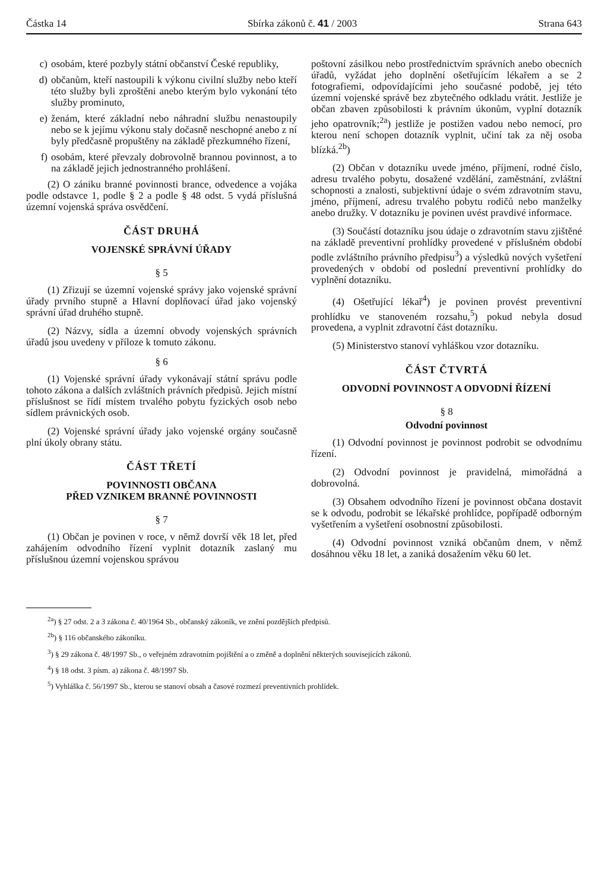Částka 14 Sbírka zákonů č. 41 / 2003 Strana 643
c) osobám, které pozbyly státní občanství České republiky,
d) občanům, kteří nastoupili k výkonu civilní služby nebo kteří této služby byli zproštěni anebo kterým bylo vykonání této služby prominuto,
e) ženám, které základní nebo náhradní službu nenastoupily nebo se k jejímu výkonu staly dočasně neschopné anebo z ní byly předčasně propuštěny na základě přezkumného řízení,
f) osobám, které převzaly dobrovolně brannou povinnost, a to na základě jejich jednostranného prohlášení.
(2) O zániku branné povinnosti brance, odvedence a vojáka podle odstavce 1, podle § 2 a podle § 48 odst. 5 vydá příslušná územní vojenská správa osvědčení.
ČÁST DRUHÁ
VOJENSKÉ SPRÁVNÍ ÚŘADY
§ 5
(1) Zřizují se územní vojenské správy jako vojenské správní úřady prvního stupně a Hlavní doplňovací úřad jako vojenský správní úřad druhého stupně.
(2) Názvy, sídla a územní obvody vojenských správních úřadů jsou uvedeny v příloze k tomuto zákonu.
§ 6
(1) Vojenské správní úřady vykonávají státní správu podle tohoto zákona a dalších zvláštních právních předpisů. Jejich místní příslušnost se řídí místem trvalého pobytu fyzických osob nebo sídlem právnických osob.
(2) Vojenské správní úřady jako vojenské orgány současně plní úkoly obrany státu.
ČÁST TŘETÍ
POVINNOSTI OBČANA
PŘED VZNIKEM BRANNÉ POVINNOSTI
§ 7
(1) Občan je povinen v roce, v němž dovrší věk 18 let, před zahájením odvodního řízení vyplnit dotazník zaslaný mu příslušnou územní vojenskou správou
poštovní zásilkou nebo prostřednictvím správních anebo obecních úřadů, vyžádat jeho doplnění ošetřujícím lékařem a se 2 fotografiemi, odpovídajícími jeho současné podobě, jej této územní vojenské správě bez zbytečného odkladu vrátit. Jestliže je občan zbaven způsobilosti k právním úkonům, vyplní dotazník jeho opatrovník;<sup>2a</sup>) jestliže je postižen vadou nebo nemocí, pro kterou není schopen dotazník vyplnit, učiní tak za něj osoba blízká.<sup>2b</sup>)
(2) Občan v dotazníku uvede jméno, příjmení, rodné číslo, adresu trvalého pobytu, dosažené vzdělání, zaměstnání, zvláštní schopnosti a znalosti, subjektivní údaje o svém zdravotním stavu, jméno, příjmení, adresu trvalého pobytu rodičů nebo manželky anebo družky. V dotazníku je povinen uvést pravdivé informace.
(3) Součástí dotazníku jsou údaje o zdravotním stavu zjištěné na základě preventivní prohlídky provedené v příslušném období podle zvláštního právního předpisu<sup>3</sup>) a výsledků nových vyšetření provedených v období od poslední preventivní prohlídky do vyplnění dotazníku.
(4) Ošetřující lékař<sup>4</sup>) je povinen provést preventivní prohlídku ve stanoveném rozsahu,<sup>5</sup>) pokud nebyla dosud provedena, a vyplnit zdravotní část dotazníku.
(5) Ministerstvo stanoví vyhláškou vzor dotazníku.
ČÁST ČTVRTÁ
ODVODNÍ POVINNOST A ODVODNÍ ŘÍZENÍ
§ 8
Odvodní povinnost
(1) Odvodní povinnost je povinnost podrobit se odvodnímu řízení.
(2) Odvodní povinnost je pravidelná, mimořádná a dobrovolná.
(3) Obsahem odvodního řízení je povinnost občana dostavit se k odvodu, podrobit se lékařské prohlídce, popřípadě odborným vyšetřením a vyšetření osobnostní způsobilosti.
(4) Odvodní povinnost vzniká občanům dnem, v němž dosáhnou věku 18 let, a zaniká dosažením věku 60 let.
<sup>2a</sup>) § 27 odst. 2 a 3 zákona č. 40/1964 Sb., občanský zákoník, ve znění pozdějších předpisů.
<sup>2b</sup>) § 116 občanského zákoníku.
<sup>3</sup>) § 29 zákona č. 48/1997 Sb., o veřejném zdravotním pojištění a o změně a doplnění některých souvisejících zákonů.
<sup>4</sup>) § 18 odst. 3 písm. a) zákona č. 48/1997 Sb.
<sup>5</sup>) Vyhláška č. 56/1997 Sb., kterou se stanoví obsah a časové rozmezí preventivních prohlídek.